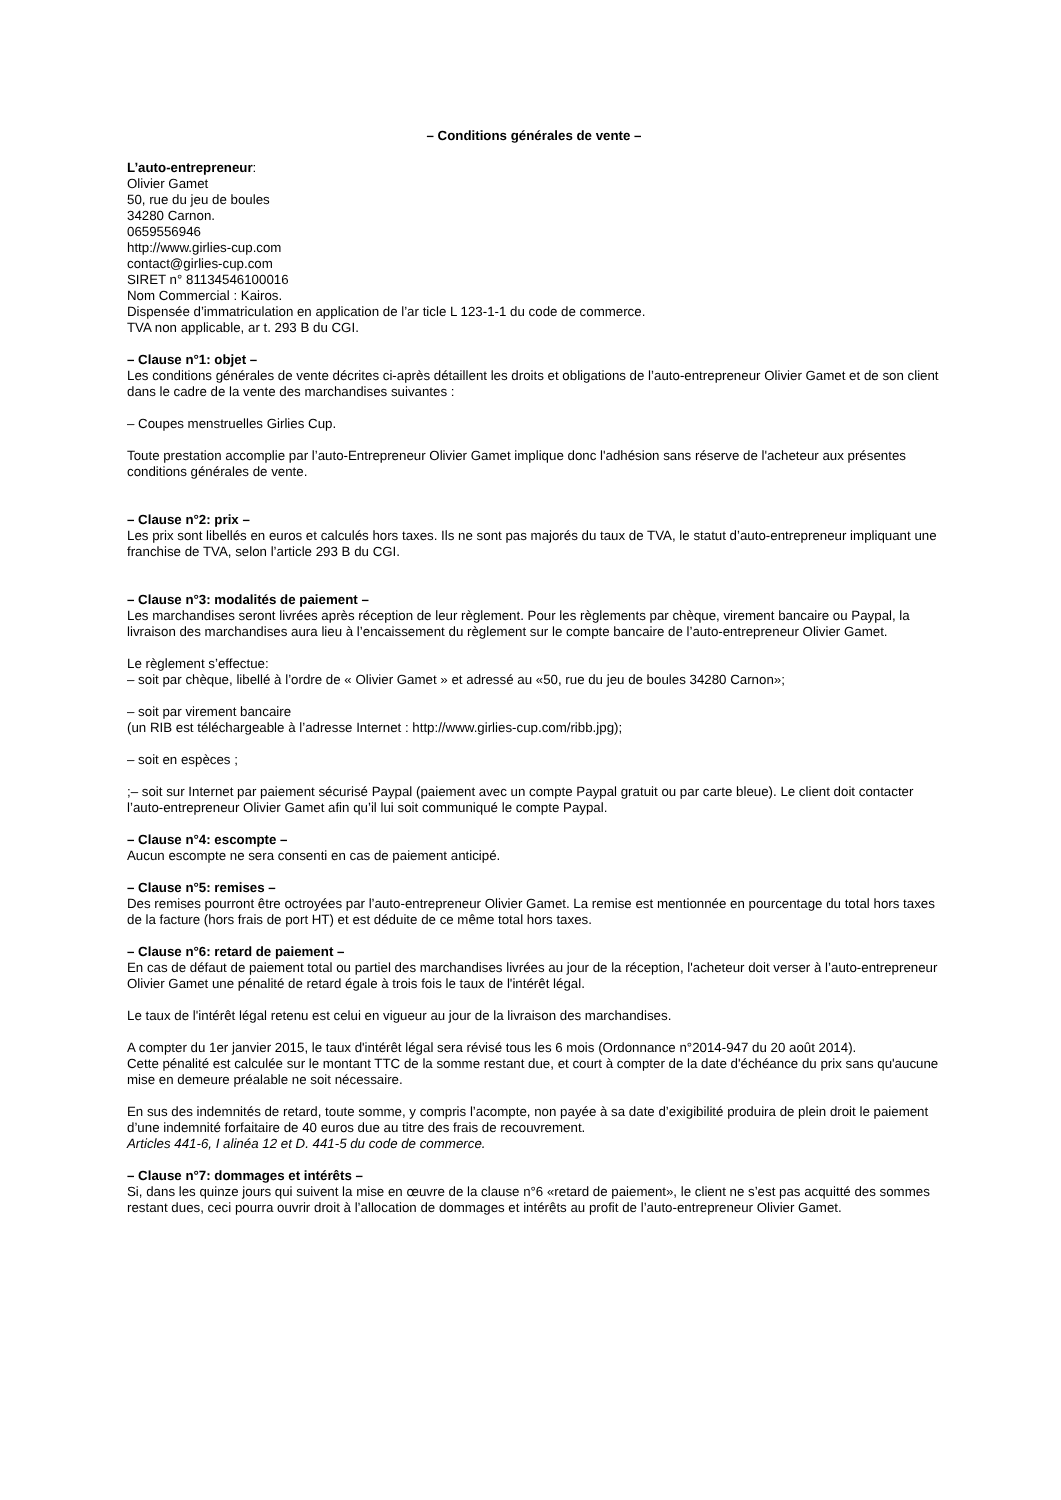– Conditions générales de vente –
L’auto-entrepreneur:
Olivier Gamet
50, rue du jeu de boules
34280 Carnon.
0659556946
http://www.girlies-cup.com
contact@girlies-cup.com
SIRET n° 81134546100016
Nom Commercial : Kairos.
Dispensée d’immatriculation en application de l’ar ticle L 123-1-1 du code de commerce.
TVA non applicable, ar t. 293 B du CGI.
– Clause n°1: objet –
Les conditions générales de vente décrites ci-après détaillent les droits et obligations de l’auto-entrepreneur Olivier Gamet et de son client dans le cadre de la vente des marchandises suivantes :
– Coupes menstruelles Girlies Cup.
Toute prestation accomplie par l’auto-Entrepreneur Olivier Gamet implique donc l'adhésion sans réserve de l'acheteur aux présentes conditions générales de vente.
– Clause n°2: prix –
Les prix sont libellés en euros et calculés hors taxes. Ils ne sont pas majorés du taux de TVA, le statut d’auto-entrepreneur impliquant une franchise de TVA, selon l’article 293 B du CGI.
– Clause n°3: modalités de paiement –
Les marchandises seront livrées après réception de leur règlement. Pour les règlements par chèque, virement bancaire ou Paypal, la livraison des marchandises aura lieu à l’encaissement du règlement sur le compte bancaire de l’auto-entrepreneur Olivier Gamet.
Le règlement s’effectue:
– soit par chèque, libellé à l’ordre de « Olivier Gamet » et adressé au «50, rue du jeu de boules 34280 Carnon»;
– soit par virement bancaire
(un RIB est téléchargeable à l’adresse Internet : http://www.girlies-cup.com/ribb.jpg);
– soit en espèces ;
;– soit sur Internet par paiement sécurisé Paypal (paiement avec un compte Paypal gratuit ou par carte bleue). Le client doit contacter l’auto-entrepreneur Olivier Gamet afin qu’il lui soit communiqué le compte Paypal.
– Clause n°4: escompte –
Aucun escompte ne sera consenti en cas de paiement anticipé.
– Clause n°5: remises –
Des remises pourront être octroyées par l’auto-entrepreneur Olivier Gamet. La remise est mentionnée en pourcentage du total hors taxes de la facture (hors frais de port HT) et est déduite de ce même total hors taxes.
– Clause n°6: retard de paiement –
En cas de défaut de paiement total ou partiel des marchandises livrées au jour de la réception, l'acheteur doit verser à l’auto-entrepreneur Olivier Gamet une pénalité de retard égale à trois fois le taux de l'intérêt légal.
Le taux de l'intérêt légal retenu est celui en vigueur au jour de la livraison des marchandises.
A compter du 1er janvier 2015, le taux d'intérêt légal sera révisé tous les 6 mois (Ordonnance n°2014-947 du 20 août 2014).
Cette pénalité est calculée sur le montant TTC de la somme restant due, et court à compter de la date d'échéance du prix sans qu'aucune mise en demeure préalable ne soit nécessaire.
En sus des indemnités de retard, toute somme, y compris l’acompte, non payée à sa date d’exigibilité produira de plein droit le paiement d’une indemnité forfaitaire de 40 euros due au titre des frais de recouvrement.
Articles 441-6, I alinéa 12 et D. 441-5 du code de commerce.
– Clause n°7: dommages et intérêts –
Si, dans les quinze jours qui suivent la mise en œuvre de la clause n°6 «retard de paiement», le client ne s’est pas acquitté des sommes restant dues, ceci pourra ouvrir droit à l’allocation de dommages et intérêts au profit de l’auto-entrepreneur Olivier Gamet.